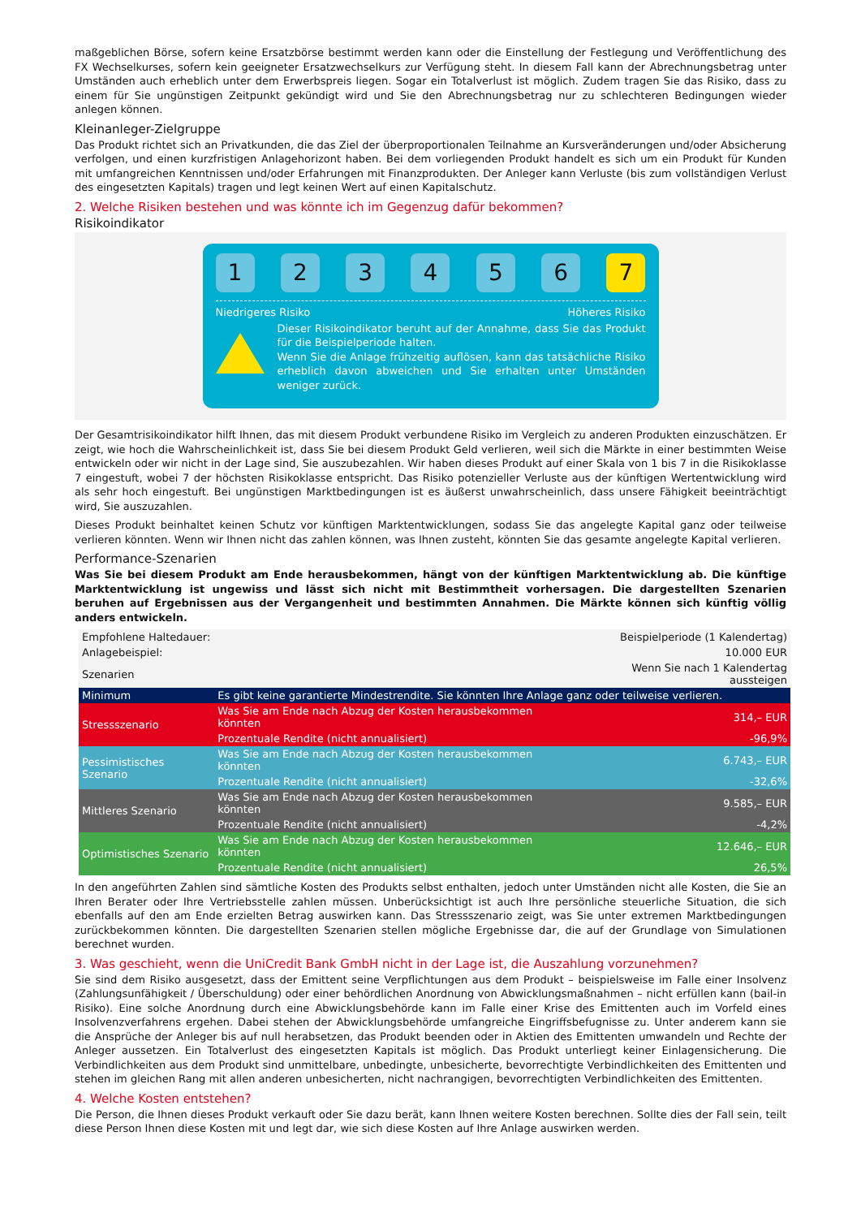maßgeblichen Börse, sofern keine Ersatzbörse bestimmt werden kann oder die Einstellung der Festlegung und Veröffentlichung des FX Wechselkurses, sofern kein geeigneter Ersatzwechselkurs zur Verfügung steht. In diesem Fall kann der Abrechnungsbetrag unter Umständen auch erheblich unter dem Erwerbspreis liegen. Sogar ein Totalverlust ist möglich. Zudem tragen Sie das Risiko, dass zu einem für Sie ungünstigen Zeitpunkt gekündigt wird und Sie den Abrechnungsbetrag nur zu schlechteren Bedingungen wieder anlegen können.
Kleinanleger-Zielgruppe
Das Produkt richtet sich an Privatkunden, die das Ziel der überproportionalen Teilnahme an Kursveränderungen und/oder Absicherung verfolgen, und einen kurzfristigen Anlagehorizont haben. Bei dem vorliegenden Produkt handelt es sich um ein Produkt für Kunden mit umfangreichen Kenntnissen und/oder Erfahrungen mit Finanzprodukten. Der Anleger kann Verluste (bis zum vollständigen Verlust des eingesetzten Kapitals) tragen und legt keinen Wert auf einen Kapitalschutz.
2. Welche Risiken bestehen und was könnte ich im Gegenzug dafür bekommen?
Risikoindikator
1 2 3 4 5 6 7
Niedrigeres Risiko Höheres Risiko
Dieser Risikoindikator beruht auf der Annahme, dass Sie das Produkt für die Beispielperiode halten.
Wenn Sie die Anlage frühzeitig auflösen, kann das tatsächliche Risiko erheblich davon abweichen und Sie erhalten unter Umständen weniger zurück.
Der Gesamtrisikoindikator hilft Ihnen, das mit diesem Produkt verbundene Risiko im Vergleich zu anderen Produkten einzuschätzen. Er zeigt, wie hoch die Wahrscheinlichkeit ist, dass Sie bei diesem Produkt Geld verlieren, weil sich die Märkte in einer bestimmten Weise entwickeln oder wir nicht in der Lage sind, Sie auszubezahlen. Wir haben dieses Produkt auf einer Skala von 1 bis 7 in die Risikoklasse 7 eingestuft, wobei 7 der höchsten Risikoklasse entspricht. Das Risiko potenzieller Verluste aus der künftigen Wertentwicklung wird als sehr hoch eingestuft. Bei ungünstigen Marktbedingungen ist es äußerst unwahrscheinlich, dass unsere Fähigkeit beeinträchtigt wird, Sie auszuzahlen.
Dieses Produkt beinhaltet keinen Schutz vor künftigen Marktentwicklungen, sodass Sie das angelegte Kapital ganz oder teilweise verlieren könnten. Wenn wir Ihnen nicht das zahlen können, was Ihnen zusteht, könnten Sie das gesamte angelegte Kapital verlieren.
Performance-Szenarien
Was Sie bei diesem Produkt am Ende herausbekommen, hängt von der künftigen Marktentwicklung ab. Die künftige Marktentwicklung ist ungewiss und lässt sich nicht mit Bestimmtheit vorhersagen. Die dargestellten Szenarien beruhen auf Ergebnissen aus der Vergangenheit und bestimmten Annahmen. Die Märkte können sich künftig völlig anders entwickeln.
| Empfohlene Haltedauer: | | Beispielperiode (1 Kalendertag) |
| Anlagebeispiel: | | 10.000 EUR |
| Szenarien | | Wenn Sie nach 1 Kalendertag aussteigen |
| Minimum | Es gibt keine garantierte Mindestrendite. Sie könnten Ihre Anlage ganz oder teilweise verlieren. | |
| Stressszenario | Was Sie am Ende nach Abzug der Kosten herausbekommen könnten | 314,– EUR |
| | Prozentuale Rendite (nicht annualisiert) | -96,9% |
| Pessimistisches Szenario | Was Sie am Ende nach Abzug der Kosten herausbekommen könnten | 6.743,– EUR |
| | Prozentuale Rendite (nicht annualisiert) | -32,6% |
| Mittleres Szenario | Was Sie am Ende nach Abzug der Kosten herausbekommen könnten | 9.585,– EUR |
| | Prozentuale Rendite (nicht annualisiert) | -4,2% |
| Optimistisches Szenario | Was Sie am Ende nach Abzug der Kosten herausbekommen könnten | 12.646,– EUR |
| | Prozentuale Rendite (nicht annualisiert) | 26,5% |
In den angeführten Zahlen sind sämtliche Kosten des Produkts selbst enthalten, jedoch unter Umständen nicht alle Kosten, die Sie an Ihren Berater oder Ihre Vertriebsstelle zahlen müssen. Unberücksichtigt ist auch Ihre persönliche steuerliche Situation, die sich ebenfalls auf den am Ende erzielten Betrag auswirken kann. Das Stressszenario zeigt, was Sie unter extremen Marktbedingungen zurückbekommen könnten. Die dargestellten Szenarien stellen mögliche Ergebnisse dar, die auf der Grundlage von Simulationen berechnet wurden.
3. Was geschieht, wenn die UniCredit Bank GmbH nicht in der Lage ist, die Auszahlung vorzunehmen?
Sie sind dem Risiko ausgesetzt, dass der Emittent seine Verpflichtungen aus dem Produkt – beispielsweise im Falle einer Insolvenz (Zahlungsunfähigkeit / Überschuldung) oder einer behördlichen Anordnung von Abwicklungsmaßnahmen – nicht erfüllen kann (bail-in Risiko). Eine solche Anordnung durch eine Abwicklungsbehörde kann im Falle einer Krise des Emittenten auch im Vorfeld eines Insolvenzverfahrens ergehen. Dabei stehen der Abwicklungsbehörde umfangreiche Eingriffsbefugnisse zu. Unter anderem kann sie die Ansprüche der Anleger bis auf null herabsetzen, das Produkt beenden oder in Aktien des Emittenten umwandeln und Rechte der Anleger aussetzen. Ein Totalverlust des eingesetzten Kapitals ist möglich. Das Produkt unterliegt keiner Einlagensicherung. Die Verbindlichkeiten aus dem Produkt sind unmittelbare, unbedingte, unbesicherte, bevorrechtigte Verbindlichkeiten des Emittenten und stehen im gleichen Rang mit allen anderen unbesicherten, nicht nachrangigen, bevorrechtigten Verbindlichkeiten des Emittenten.
4. Welche Kosten entstehen?
Die Person, die Ihnen dieses Produkt verkauft oder Sie dazu berät, kann Ihnen weitere Kosten berechnen. Sollte dies der Fall sein, teilt diese Person Ihnen diese Kosten mit und legt dar, wie sich diese Kosten auf Ihre Anlage auswirken werden.